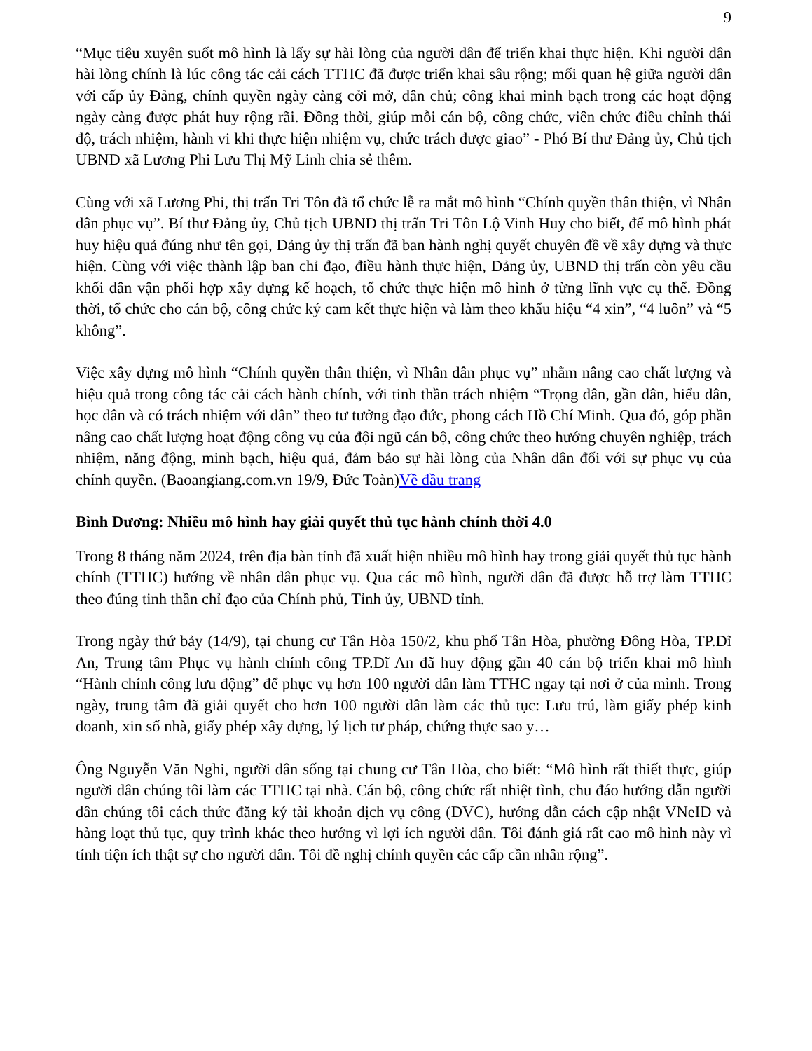9
“Mục tiêu xuyên suốt mô hình là lấy sự hài lòng của người dân để triển khai thực hiện. Khi người dân hài lòng chính là lúc công tác cải cách TTHC đã được triển khai sâu rộng; mối quan hệ giữa người dân với cấp ủy Đảng, chính quyền ngày càng cởi mở, dân chủ; công khai minh bạch trong các hoạt động ngày càng được phát huy rộng rãi. Đồng thời, giúp mỗi cán bộ, công chức, viên chức điều chỉnh thái độ, trách nhiệm, hành vi khi thực hiện nhiệm vụ, chức trách được giao” - Phó Bí thư Đảng ủy, Chủ tịch UBND xã Lương Phi Lưu Thị Mỹ Linh chia sẻ thêm.
Cùng với xã Lương Phi, thị trấn Tri Tôn đã tổ chức lễ ra mắt mô hình “Chính quyền thân thiện, vì Nhân dân phục vụ”. Bí thư Đảng ủy, Chủ tịch UBND thị trấn Tri Tôn Lộ Vinh Huy cho biết, để mô hình phát huy hiệu quả đúng như tên gọi, Đảng ủy thị trấn đã ban hành nghị quyết chuyên đề về xây dựng và thực hiện. Cùng với việc thành lập ban chỉ đạo, điều hành thực hiện, Đảng ủy, UBND thị trấn còn yêu cầu khối dân vận phối hợp xây dựng kế hoạch, tổ chức thực hiện mô hình ở từng lĩnh vực cụ thể. Đồng thời, tổ chức cho cán bộ, công chức ký cam kết thực hiện và làm theo khẩu hiệu “4 xin”, “4 luôn” và “5 không”.
Việc xây dựng mô hình “Chính quyền thân thiện, vì Nhân dân phục vụ” nhằm nâng cao chất lượng và hiệu quả trong công tác cải cách hành chính, với tinh thần trách nhiệm “Trọng dân, gần dân, hiểu dân, học dân và có trách nhiệm với dân” theo tư tưởng đạo đức, phong cách Hồ Chí Minh. Qua đó, góp phần nâng cao chất lượng hoạt động công vụ của đội ngũ cán bộ, công chức theo hướng chuyên nghiệp, trách nhiệm, năng động, minh bạch, hiệu quả, đảm bảo sự hài lòng của Nhân dân đối với sự phục vụ của chính quyền. (Baoangiang.com.vn 19/9, Đức Toàn)Về đầu trang
Bình Dương: Nhiều mô hình hay giải quyết thủ tục hành chính thời 4.0
Trong 8 tháng năm 2024, trên địa bàn tỉnh đã xuất hiện nhiều mô hình hay trong giải quyết thủ tục hành chính (TTHC) hướng về nhân dân phục vụ. Qua các mô hình, người dân đã được hỗ trợ làm TTHC theo đúng tinh thần chỉ đạo của Chính phủ, Tỉnh ủy, UBND tỉnh.
Trong ngày thứ bảy (14/9), tại chung cư Tân Hòa 150/2, khu phố Tân Hòa, phường Đông Hòa, TP.Dĩ An, Trung tâm Phục vụ hành chính công TP.Dĩ An đã huy động gần 40 cán bộ triển khai mô hình “Hành chính công lưu động” để phục vụ hơn 100 người dân làm TTHC ngay tại nơi ở của mình. Trong ngày, trung tâm đã giải quyết cho hơn 100 người dân làm các thủ tục: Lưu trú, làm giấy phép kinh doanh, xin số nhà, giấy phép xây dựng, lý lịch tư pháp, chứng thực sao y…
Ông Nguyễn Văn Nghi, người dân sống tại chung cư Tân Hòa, cho biết: “Mô hình rất thiết thực, giúp người dân chúng tôi làm các TTHC tại nhà. Cán bộ, công chức rất nhiệt tình, chu đáo hướng dẫn người dân chúng tôi cách thức đăng ký tài khoản dịch vụ công (DVC), hướng dẫn cách cập nhật VNeID và hàng loạt thủ tục, quy trình khác theo hướng vì lợi ích người dân. Tôi đánh giá rất cao mô hình này vì tính tiện ích thật sự cho người dân. Tôi đề nghị chính quyền các cấp cần nhân rộng”.